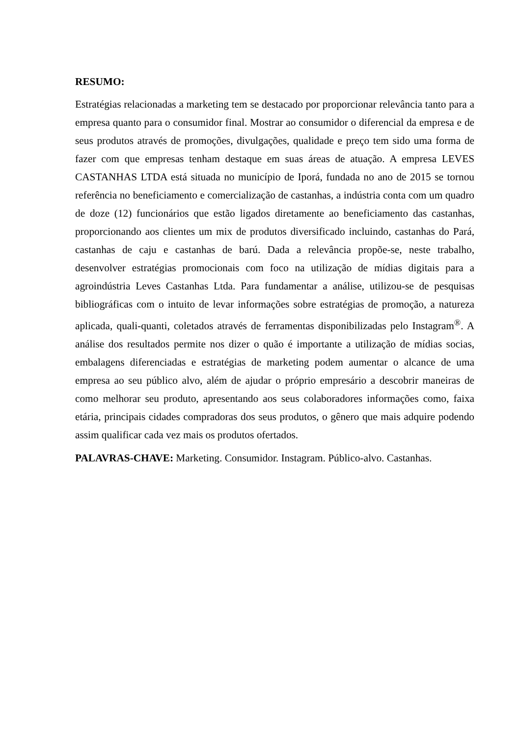RESUMO:
Estratégias relacionadas a marketing tem se destacado por proporcionar relevância tanto para a empresa quanto para o consumidor final. Mostrar ao consumidor o diferencial da empresa e de seus produtos através de promoções, divulgações, qualidade e preço tem sido uma forma de fazer com que empresas tenham destaque em suas áreas de atuação. A empresa LEVES CASTANHAS LTDA está situada no município de Iporá, fundada no ano de 2015 se tornou referência no beneficiamento e comercialização de castanhas, a indústria conta com um quadro de doze (12) funcionários que estão ligados diretamente ao beneficiamento das castanhas, proporcionando aos clientes um mix de produtos diversificado incluindo, castanhas do Pará, castanhas de caju e castanhas de barú. Dada a relevância propõe-se, neste trabalho, desenvolver estratégias promocionais com foco na utilização de mídias digitais para a agroindústria Leves Castanhas Ltda. Para fundamentar a análise, utilizou-se de pesquisas bibliográficas com o intuito de levar informações sobre estratégias de promoção, a natureza aplicada, quali-quanti, coletados através de ferramentas disponibilizadas pelo Instagram<sup>®</sup>. A análise dos resultados permite nos dizer o quão é importante a utilização de mídias socias, embalagens diferenciadas e estratégias de marketing podem aumentar o alcance de uma empresa ao seu público alvo, além de ajudar o próprio empresário a descobrir maneiras de como melhorar seu produto, apresentando aos seus colaboradores informações como, faixa etária, principais cidades compradoras dos seus produtos, o gênero que mais adquire podendo assim qualificar cada vez mais os produtos ofertados.
PALAVRAS-CHAVE: Marketing. Consumidor. Instagram. Público-alvo. Castanhas.